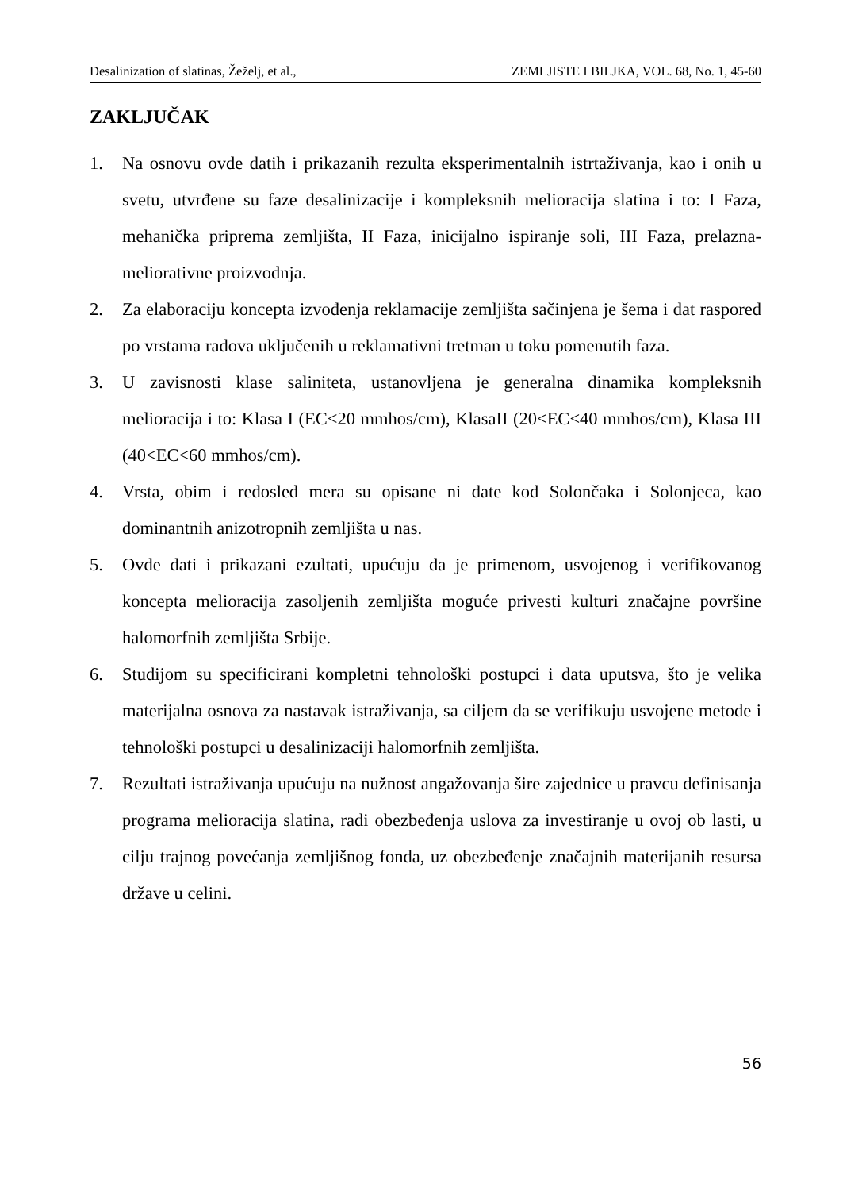Desalinization of slatinas, Žeželj, et al., ZEMLJISTE I BILJKA, VOL. 68, No. 1, 45-60
ZAKLJUČAK
1. Na osnovu ovde datih i prikazanih rezulta eksperimentalnih istrtaživanja, kao i onih u svetu, utvrđene su faze desalinizacije i kompleksnih melioracija slatina i to: I Faza, mehanička priprema zemljišta, II Faza, inicijalno ispiranje soli, III Faza, prelazna-meliorativne proizvodnja.
2. Za elaboraciju koncepta izvođenja reklamacije zemljišta sačinjena je šema i dat raspored po vrstama radova uključenih u reklamativni tretman u toku pomenutih faza.
3. U zavisnosti klase saliniteta, ustanovljena je generalna dinamika kompleksnih melioracija i to: Klasa I (EC<20 mmhos/cm), KlasaII (20<EC<40 mmhos/cm), Klasa III (40<EC<60 mmhos/cm).
4. Vrsta, obim i redosled mera su opisane ni date kod Solončaka i Solonjeca, kao dominantnih anizotropnih zemljišta u nas.
5. Ovde dati i prikazani ezultati, upućuju da je primenom, usvojenog i verifikovanog koncepta melioracija zasoljenih zemljišta moguće privesti kulturi značajne površine halomorfnih zemljišta Srbije.
6. Studijom su specificirani kompletni tehnološki postupci i data uputsva, što je velika materijalna osnova za nastavak istraživanja, sa ciljem da se verifikuju usvojene metode i tehnološki postupci u desalinizaciji halomorfnih zemljišta.
7. Rezultati istraživanja upućuju na nužnost angažovanja šire zajednice u pravcu definisanja programa melioracija slatina, radi obezbeđenja uslova za investiranje u ovoj ob lasti, u cilju trajnog povećanja zemljišnog fonda, uz obezbeđenje značajnih materijanih resursa države u celini.
56